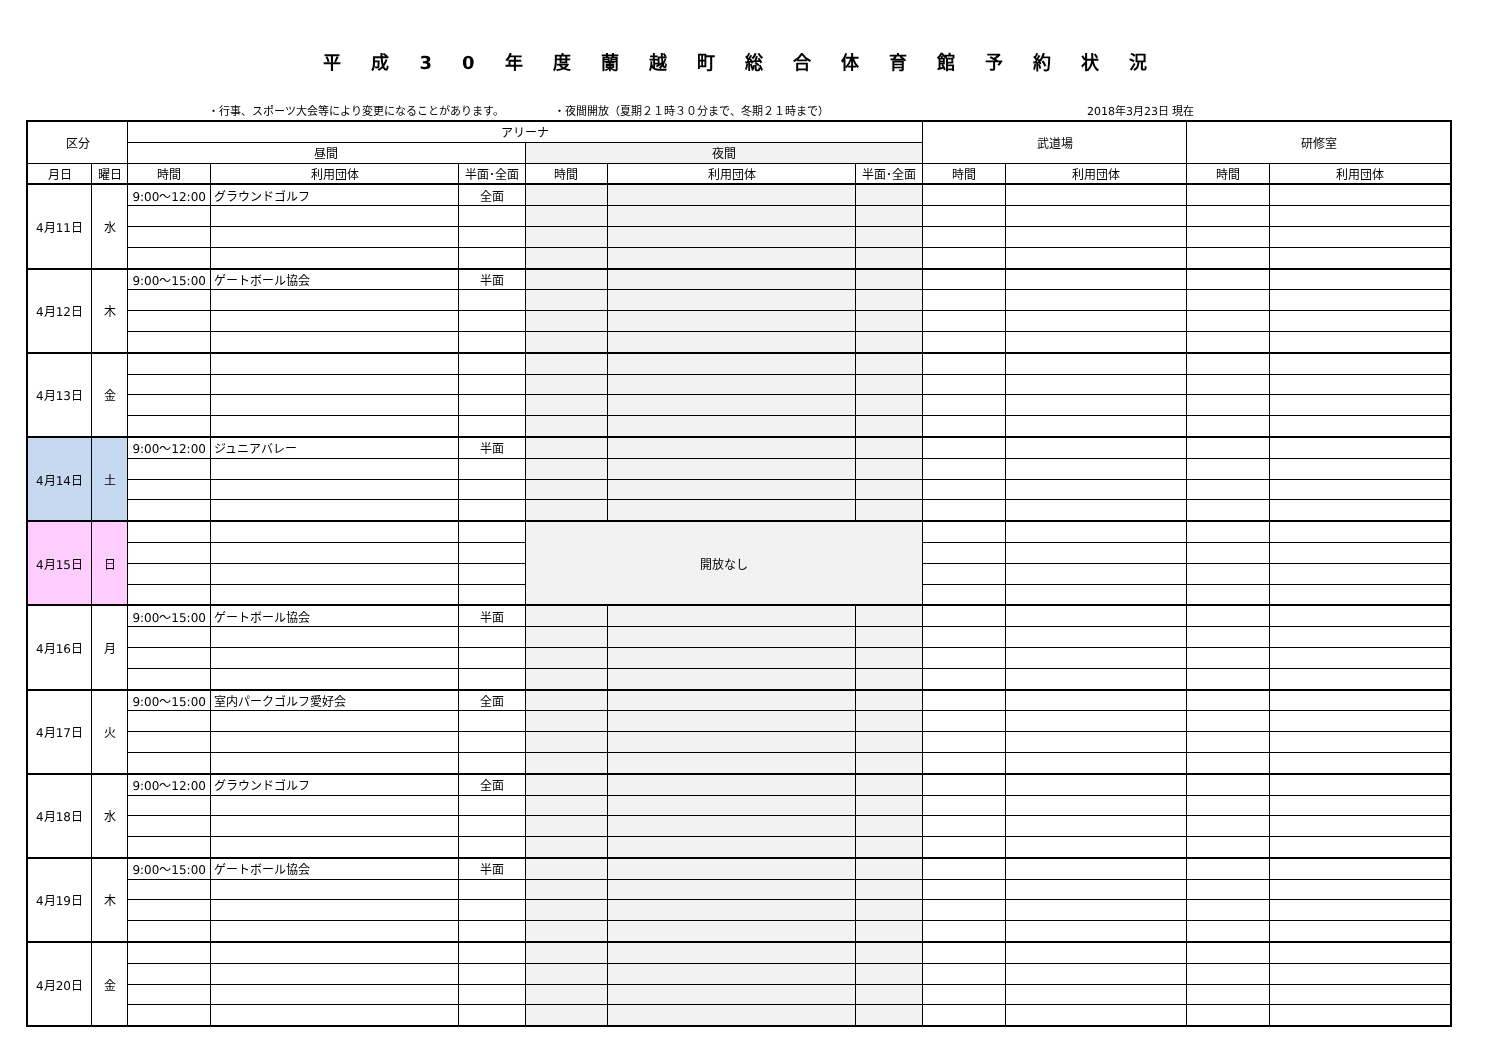平成30年度蘭越町総合体育館予約状況
・行事、スポーツ大会等により変更になることがあります。 ・夜間開放（夏期２１時３０分まで、冬期２１時まで） 2018年3月23日 現在
| 区分 | | アリーナ | | | | | | 武道場 | | 研修室 | |
| --- | --- | --- | --- | --- | --- | --- | --- | --- | --- | --- | --- |
| | | 昼間 | | | 夜間 | | | | | | |
| 月日 | 曜日 | 時間 | 利用団体 | 半面･全面 | 時間 | 利用団体 | 半面･全面 | 時間 | 利用団体 | 時間 | 利用団体 |
| 4月11日 | 水 | 9:00～12:00 | グラウンドゴルフ | 全面 | | | | | | | |
| 4月12日 | 木 | 9:00～15:00 | ゲートボール協会 | 半面 | | | | | | | |
| 4月13日 | 金 | | | | | | | | | | |
| 4月14日 | 土 | 9:00～12:00 | ジュニアバレー | 半面 | | | | | | | |
| 4月15日 | 日 | | | | 開放なし | | | | | | |
| 4月16日 | 月 | 9:00～15:00 | ゲートボール協会 | 半面 | | | | | | | |
| 4月17日 | 火 | 9:00～15:00 | 室内パークゴルフ愛好会 | 全面 | | | | | | | |
| 4月18日 | 水 | 9:00～12:00 | グラウンドゴルフ | 全面 | | | | | | | |
| 4月19日 | 木 | 9:00～15:00 | ゲートボール協会 | 半面 | | | | | | | |
| 4月20日 | 金 | | | | | | | | | | |